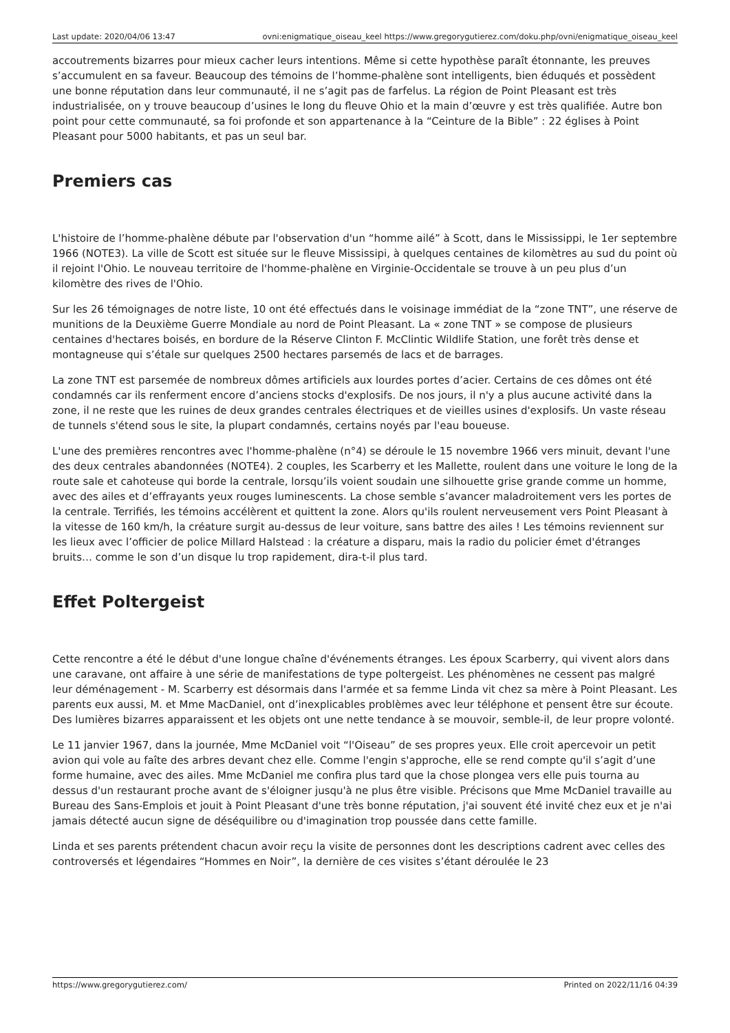Last update: 2020/04/06 13:47 ovni:enigmatique_oiseau_keel https://www.gregorygutierez.com/doku.php/ovni/enigmatique_oiseau_keel
accoutrements bizarres pour mieux cacher leurs intentions. Même si cette hypothèse paraît étonnante, les preuves s’accumulent en sa faveur. Beaucoup des témoins de l’homme-phalène sont intelligents, bien éduqués et possèdent une bonne réputation dans leur communauté, il ne s’agit pas de farfelus. La région de Point Pleasant est très industrialisée, on y trouve beaucoup d’usines le long du fleuve Ohio et la main d’œuvre y est très qualifiée. Autre bon point pour cette communauté, sa foi profonde et son appartenance à la “Ceinture de la Bible” : 22 églises à Point Pleasant pour 5000 habitants, et pas un seul bar.
Premiers cas
L'histoire de l’homme-phalène débute par l'observation d'un “homme ailé” à Scott, dans le Mississippi, le 1er septembre 1966 (NOTE3). La ville de Scott est située sur le fleuve Mississipi, à quelques centaines de kilomètres au sud du point où il rejoint l'Ohio. Le nouveau territoire de l'homme-phalène en Virginie-Occidentale se trouve à un peu plus d’un kilomètre des rives de l'Ohio.
Sur les 26 témoignages de notre liste, 10 ont été effectués dans le voisinage immédiat de la “zone TNT”, une réserve de munitions de la Deuxième Guerre Mondiale au nord de Point Pleasant. La « zone TNT » se compose de plusieurs centaines d'hectares boisés, en bordure de la Réserve Clinton F. McClintic Wildlife Station, une forêt très dense et montagneuse qui s’étale sur quelques 2500 hectares parsemés de lacs et de barrages.
La zone TNT est parsemée de nombreux dômes artificiels aux lourdes portes d’acier. Certains de ces dômes ont été condamnés car ils renferment encore d’anciens stocks d'explosifs. De nos jours, il n'y a plus aucune activité dans la zone, il ne reste que les ruines de deux grandes centrales électriques et de vieilles usines d'explosifs. Un vaste réseau de tunnels s'étend sous le site, la plupart condamnés, certains noyés par l'eau boueuse.
L'une des premières rencontres avec l'homme-phalène (n°4) se déroule le 15 novembre 1966 vers minuit, devant l'une des deux centrales abandonnées (NOTE4). 2 couples, les Scarberry et les Mallette, roulent dans une voiture le long de la route sale et cahoteuse qui borde la centrale, lorsqu’ils voient soudain une silhouette grise grande comme un homme, avec des ailes et d’effrayants yeux rouges luminescents. La chose semble s’avancer maladroitement vers les portes de la centrale. Terrifiés, les témoins accélèrent et quittent la zone. Alors qu'ils roulent nerveusement vers Point Pleasant à la vitesse de 160 km/h, la créature surgit au-dessus de leur voiture, sans battre des ailes ! Les témoins reviennent sur les lieux avec l’officier de police Millard Halstead : la créature a disparu, mais la radio du policier émet d'étranges bruits… comme le son d’un disque lu trop rapidement, dira-t-il plus tard.
Effet Poltergeist
Cette rencontre a été le début d'une longue chaîne d'événements étranges. Les époux Scarberry, qui vivent alors dans une caravane, ont affaire à une série de manifestations de type poltergeist. Les phénomènes ne cessent pas malgré leur déménagement - M. Scarberry est désormais dans l'armée et sa femme Linda vit chez sa mère à Point Pleasant. Les parents eux aussi, M. et Mme MacDaniel, ont d’inexplicables problèmes avec leur téléphone et pensent être sur écoute. Des lumières bizarres apparaissent et les objets ont une nette tendance à se mouvoir, semble-il, de leur propre volonté.
Le 11 janvier 1967, dans la journée, Mme McDaniel voit “l'Oiseau” de ses propres yeux. Elle croit apercevoir un petit avion qui vole au faîte des arbres devant chez elle. Comme l'engin s'approche, elle se rend compte qu'il s’agit d’une forme humaine, avec des ailes. Mme McDaniel me confira plus tard que la chose plongea vers elle puis tourna au dessus d'un restaurant proche avant de s'éloigner jusqu'à ne plus être visible. Précisons que Mme McDaniel travaille au Bureau des Sans-Emplois et jouit à Point Pleasant d'une très bonne réputation, j'ai souvent été invité chez eux et je n'ai jamais détecté aucun signe de déséquilibre ou d'imagination trop poussée dans cette famille.
Linda et ses parents prétendent chacun avoir reçu la visite de personnes dont les descriptions cadrent avec celles des controversés et légendaires “Hommes en Noir”, la dernière de ces visites s’étant déroulée le 23
https://www.gregorygutierez.com/ Printed on 2022/11/16 04:39